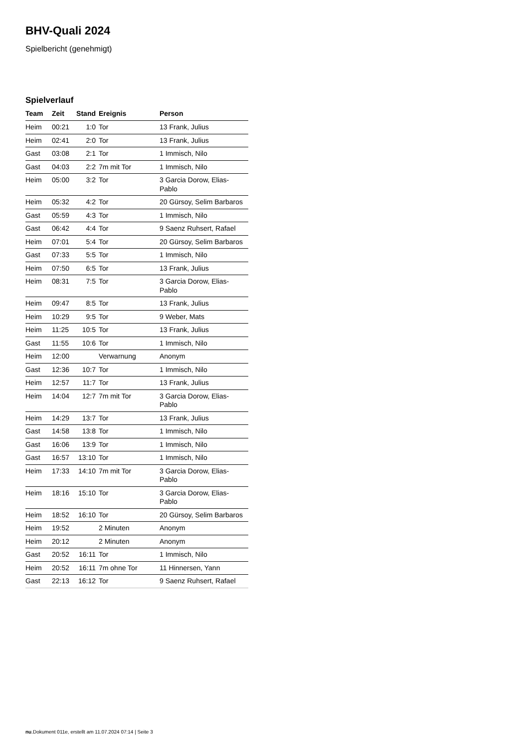BHV-Quali 2024
Spielbericht (genehmigt)
Spielverlauf
| Team | Zeit | Stand | Ereignis | Person |
| --- | --- | --- | --- | --- |
| Heim | 00:21 | 1:0 | Tor | 13 Frank, Julius |
| Heim | 02:41 | 2:0 | Tor | 13 Frank, Julius |
| Gast | 03:08 | 2:1 | Tor | 1 Immisch, Nilo |
| Gast | 04:03 | 2:2 | 7m mit Tor | 1 Immisch, Nilo |
| Heim | 05:00 | 3:2 | Tor | 3 Garcia Dorow, Elias- Pablo |
| Heim | 05:32 | 4:2 | Tor | 20 Gürsoy, Selim Barbaros |
| Gast | 05:59 | 4:3 | Tor | 1 Immisch, Nilo |
| Gast | 06:42 | 4:4 | Tor | 9 Saenz Ruhsert, Rafael |
| Heim | 07:01 | 5:4 | Tor | 20 Gürsoy, Selim Barbaros |
| Gast | 07:33 | 5:5 | Tor | 1 Immisch, Nilo |
| Heim | 07:50 | 6:5 | Tor | 13 Frank, Julius |
| Heim | 08:31 | 7:5 | Tor | 3 Garcia Dorow, Elias- Pablo |
| Heim | 09:47 | 8:5 | Tor | 13 Frank, Julius |
| Heim | 10:29 | 9:5 | Tor | 9 Weber, Mats |
| Heim | 11:25 | 10:5 | Tor | 13 Frank, Julius |
| Gast | 11:55 | 10:6 | Tor | 1 Immisch, Nilo |
| Heim | 12:00 | | Verwarnung | Anonym |
| Gast | 12:36 | 10:7 | Tor | 1 Immisch, Nilo |
| Heim | 12:57 | 11:7 | Tor | 13 Frank, Julius |
| Heim | 14:04 | 12:7 | 7m mit Tor | 3 Garcia Dorow, Elias- Pablo |
| Heim | 14:29 | 13:7 | Tor | 13 Frank, Julius |
| Gast | 14:58 | 13:8 | Tor | 1 Immisch, Nilo |
| Gast | 16:06 | 13:9 | Tor | 1 Immisch, Nilo |
| Gast | 16:57 | 13:10 | Tor | 1 Immisch, Nilo |
| Heim | 17:33 | 14:10 | 7m mit Tor | 3 Garcia Dorow, Elias- Pablo |
| Heim | 18:16 | 15:10 | Tor | 3 Garcia Dorow, Elias- Pablo |
| Heim | 18:52 | 16:10 | Tor | 20 Gürsoy, Selim Barbaros |
| Heim | 19:52 | | 2 Minuten | Anonym |
| Heim | 20:12 | | 2 Minuten | Anonym |
| Gast | 20:52 | 16:11 | Tor | 1 Immisch, Nilo |
| Heim | 20:52 | 16:11 | 7m ohne Tor | 11 Hinnersen, Yann |
| Gast | 22:13 | 16:12 | Tor | 9 Saenz Ruhsert, Rafael |
nu.Dokument 011e, erstellt am 11.07.2024 07:14 | Seite 3